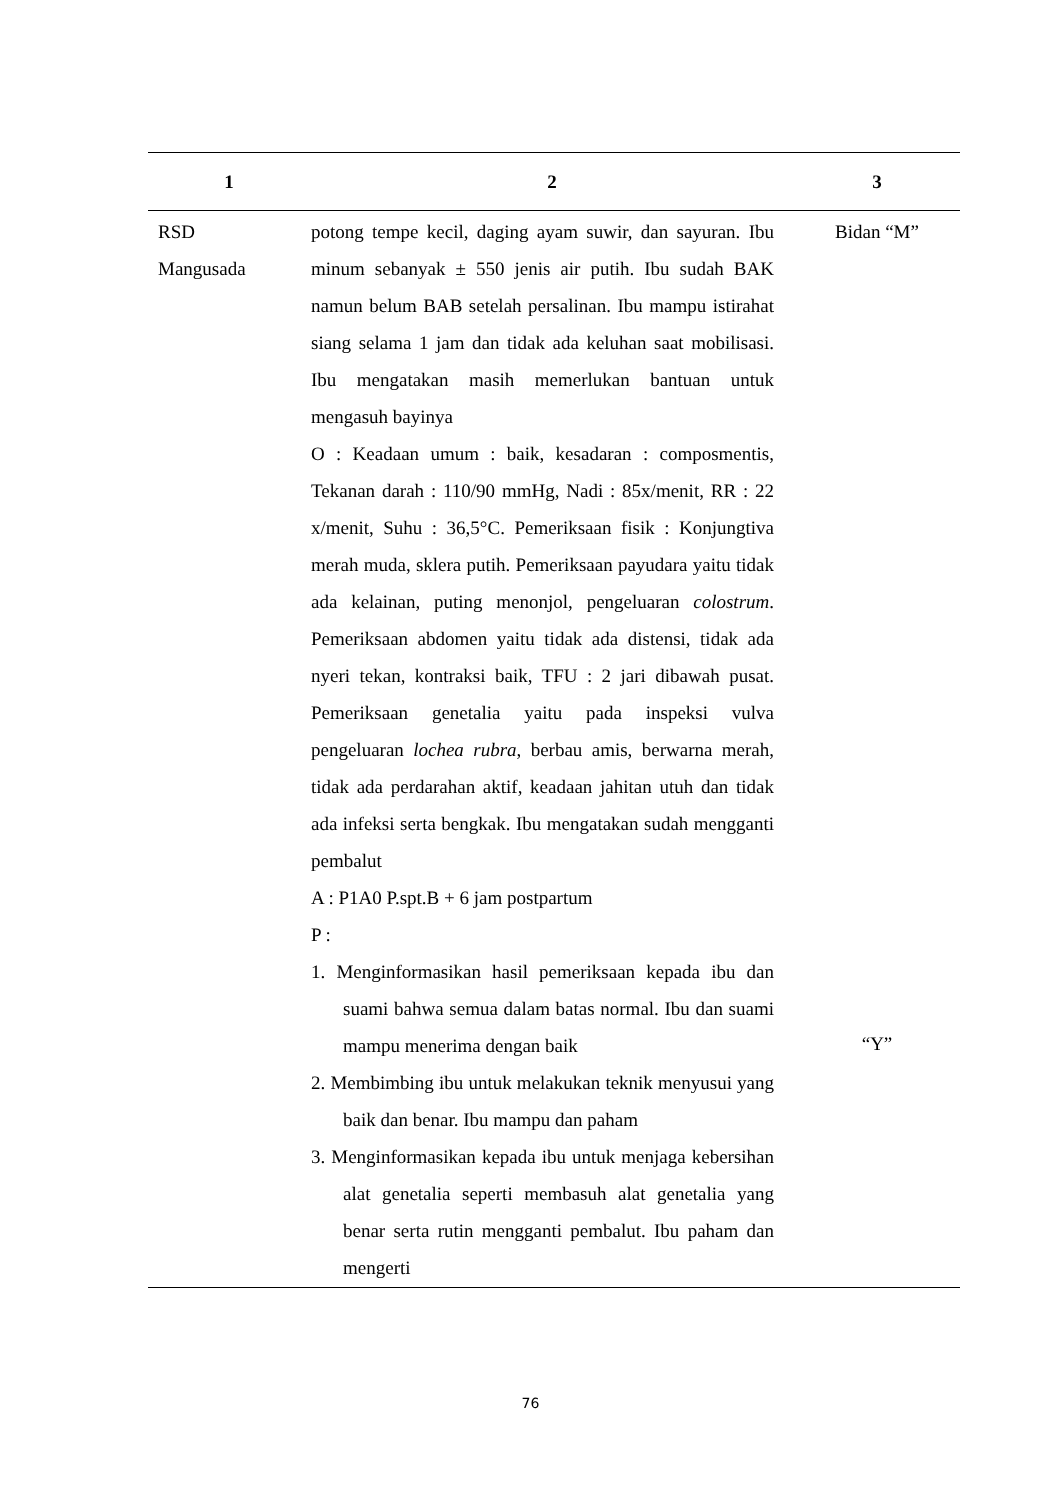| 1 | 2 | 3 |
| --- | --- | --- |
| RSD Mangusada | potong tempe kecil, daging ayam suwir, dan sayuran. Ibu minum sebanyak ± 550 jenis air putih. Ibu sudah BAK namun belum BAB setelah persalinan. Ibu mampu istirahat siang selama 1 jam dan tidak ada keluhan saat mobilisasi. Ibu mengatakan masih memerlukan bantuan untuk mengasuh bayinya O : Keadaan umum : baik, kesadaran : composmentis, Tekanan darah : 110/90 mmHg, Nadi : 85x/menit, RR : 22 x/menit, Suhu : 36,5°C. Pemeriksaan fisik : Konjungtiva merah muda, sklera putih. Pemeriksaan payudara yaitu tidak ada kelainan, puting menonjol, pengeluaran colostrum . Pemeriksaan abdomen yaitu tidak ada distensi, tidak ada nyeri tekan, kontraksi baik, TFU : 2 jari dibawah pusat. Pemeriksaan genetalia yaitu pada inspeksi vulva pengeluaran lochea rubra , berbau amis, berwarna merah, tidak ada perdarahan aktif, keadaan jahitan utuh dan tidak ada infeksi serta bengkak. Ibu mengatakan sudah mengganti pembalut A : P1A0 P.spt.B + 6 jam postpartum P : 1. Menginformasikan hasil pemeriksaan kepada ibu dan suami bahwa semua dalam batas normal. Ibu dan suami mampu menerima dengan baik 2. Membimbing ibu untuk melakukan teknik menyusui yang baik dan benar. Ibu mampu dan paham 3. Menginformasikan kepada ibu untuk menjaga kebersihan alat genetalia seperti membasuh alat genetalia yang benar serta rutin mengganti pembalut. Ibu paham dan mengerti | Bidan “M” “Y” |
76